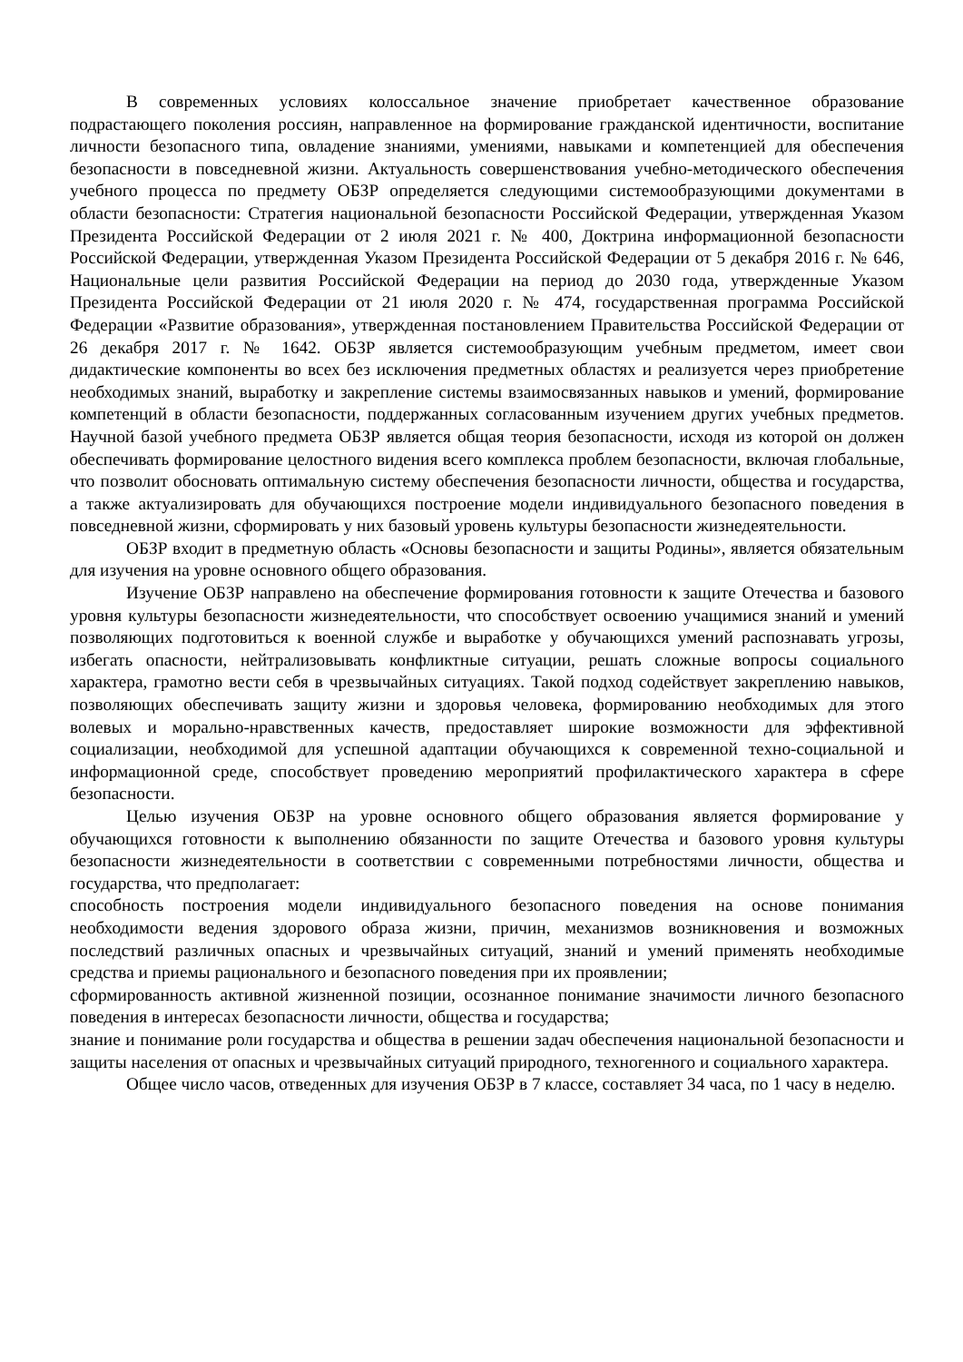В современных условиях колоссальное значение приобретает качественное образование подрастающего поколения россиян, направленное на формирование гражданской идентичности, воспитание личности безопасного типа, овладение знаниями, умениями, навыками и компетенцией для обеспечения безопасности в повседневной жизни. Актуальность совершенствования учебно-методического обеспечения учебного процесса по предмету ОБЗР определяется следующими системообразующими документами в области безопасности: Стратегия национальной безопасности Российской Федерации, утвержденная Указом Президента Российской Федерации от 2 июля 2021 г. № 400, Доктрина информационной безопасности Российской Федерации, утвержденная Указом Президента Российской Федерации от 5 декабря 2016 г. № 646, Национальные цели развития Российской Федерации на период до 2030 года, утвержденные Указом Президента Российской Федерации от 21 июля 2020 г. № 474, государственная программа Российской Федерации «Развитие образования», утвержденная постановлением Правительства Российской Федерации от 26 декабря 2017 г. № 1642. ОБЗР является системообразующим учебным предметом, имеет свои дидактические компоненты во всех без исключения предметных областях и реализуется через приобретение необходимых знаний, выработку и закрепление системы взаимосвязанных навыков и умений, формирование компетенций в области безопасности, поддержанных согласованным изучением других учебных предметов. Научной базой учебного предмета ОБЗР является общая теория безопасности, исходя из которой он должен обеспечивать формирование целостного видения всего комплекса проблем безопасности, включая глобальные, что позволит обосновать оптимальную систему обеспечения безопасности личности, общества и государства, а также актуализировать для обучающихся построение модели индивидуального безопасного поведения в повседневной жизни, сформировать у них базовый уровень культуры безопасности жизнедеятельности.
ОБЗР входит в предметную область «Основы безопасности и защиты Родины», является обязательным для изучения на уровне основного общего образования.
Изучение ОБЗР направлено на обеспечение формирования готовности к защите Отечества и базового уровня культуры безопасности жизнедеятельности, что способствует освоению учащимися знаний и умений позволяющих подготовиться к военной службе и выработке у обучающихся умений распознавать угрозы, избегать опасности, нейтрализовывать конфликтные ситуации, решать сложные вопросы социального характера, грамотно вести себя в чрезвычайных ситуациях. Такой подход содействует закреплению навыков, позволяющих обеспечивать защиту жизни и здоровья человека, формированию необходимых для этого волевых и морально-нравственных качеств, предоставляет широкие возможности для эффективной социализации, необходимой для успешной адаптации обучающихся к современной техно-социальной и информационной среде, способствует проведению мероприятий профилактического характера в сфере безопасности.
Целью изучения ОБЗР на уровне основного общего образования является формирование у обучающихся готовности к выполнению обязанности по защите Отечества и базового уровня культуры безопасности жизнедеятельности в соответствии с современными потребностями личности, общества и государства, что предполагает:
способность построения модели индивидуального безопасного поведения на основе понимания необходимости ведения здорового образа жизни, причин, механизмов возникновения и возможных последствий различных опасных и чрезвычайных ситуаций, знаний и умений применять необходимые средства и приемы рационального и безопасного поведения при их проявлении;
сформированность активной жизненной позиции, осознанное понимание значимости личного безопасного поведения в интересах безопасности личности, общества и государства;
знание и понимание роли государства и общества в решении задач обеспечения национальной безопасности и защиты населения от опасных и чрезвычайных ситуаций природного, техногенного и социального характера.
Общее число часов, отведенных для изучения ОБЗР в 7 классе, составляет 34 часа, по 1 часу в неделю.